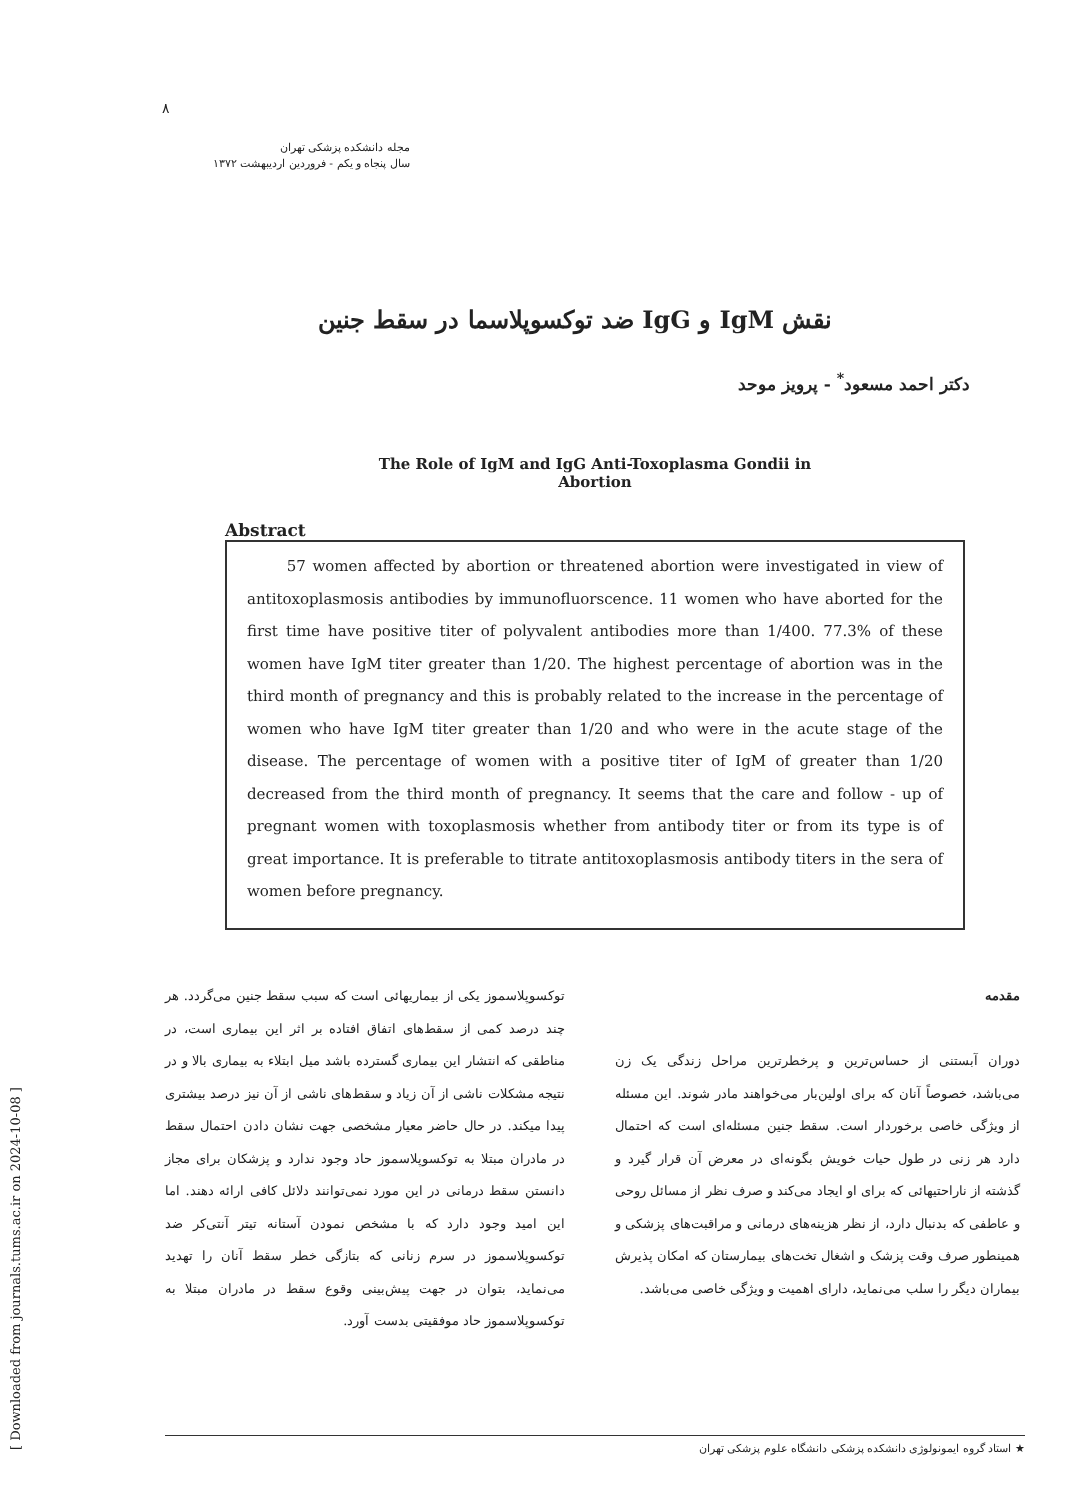[ Downloaded from journals.tums.ac.ir on 2024-10-08 ]
۸
مجله دانشکده پزشکی تهران
سال پنجاه و یکم - فروردین اردیبهشت ۱۳۷۲
نقش IgM و IgG ضد توکسوپلاسما در سقط جنین
دکتر احمد مسعود<sup>*</sup> - پرویز موحد
The Role of IgM and IgG Anti-Toxoplasma Gondii in Abortion
Abstract
57 women affected by abortion or threatened abortion were investigated in view of antitoxoplasmosis antibodies by immunofluorscence. 11 women who have aborted for the first time have positive titer of polyvalent antibodies more than 1/400. 77.3% of these women have IgM titer greater than 1/20. The highest percentage of abortion was in the third month of pregnancy and this is probably related to the increase in the percentage of women who have IgM titer greater than 1/20 and who were in the acute stage of the disease. The percentage of women with a positive titer of IgM of greater than 1/20 decreased from the third month of pregnancy. It seems that the care and follow - up of pregnant women with toxoplasmosis whether from antibody titer or from its type is of great importance. It is preferable to titrate antitoxoplasmosis antibody titers in the sera of women before pregnancy.
مقدمه
دوران آبستنی از حساس‌ترین و پرخطرترین مراحل زندگی یک زن می‌باشد، خصوصاً آنان که برای اولین‌بار می‌خواهند مادر شوند. این مسئله از ویژگی خاصی برخوردار است. سقط جنین مسئله‌ای است که احتمال دارد هر زنی در طول حیات خویش بگونه‌ای در معرض آن قرار گیرد و گذشته از ناراحتیهائی که برای او ایجاد می‌کند و صرف نظر از مسائل روحی و عاطفی که بدنبال دارد، از نظر هزینه‌های درمانی و مراقبت‌های پزشکی و همینطور صرف وقت پزشک و اشغال تخت‌های بیمارستان که امکان پذیرش بیماران دیگر را سلب می‌نماید، دارای اهمیت و ویژگی خاصی می‌باشد.
توکسوپلاسموز یکی از بیماریهائی است که سبب سقط جنین می‌گردد. هر چند درصد کمی از سقط‌های اتفاق افتاده بر اثر این بیماری است، در مناطقی که انتشار این بیماری گسترده باشد میل ابتلاء به بیماری بالا و در نتیجه مشکلات ناشی از آن زیاد و سقط‌های ناشی از آن نیز درصد بیشتری پیدا میکند. در حال حاضر معیار مشخصی جهت نشان دادن احتمال سقط در مادران مبتلا به توکسوپلاسموز حاد وجود ندارد و پزشکان برای مجاز دانستن سقط درمانی در این مورد نمی‌توانند دلائل کافی ارائه دهند. اما این امید وجود دارد که با مشخص نمودن آستانه تیتر آنتی‌کر ضد توکسوپلاسموز در سرم زنانی که بتازگی خطر سقط آنان را تهدید می‌نماید، بتوان در جهت پیش‌بینی وقوع سقط در مادران مبتلا به توکسوپلاسموز حاد موفقیتی بدست آورد.
★ استاد گروه ایمونولوژی دانشکده پزشکی دانشگاه علوم پزشکی تهران